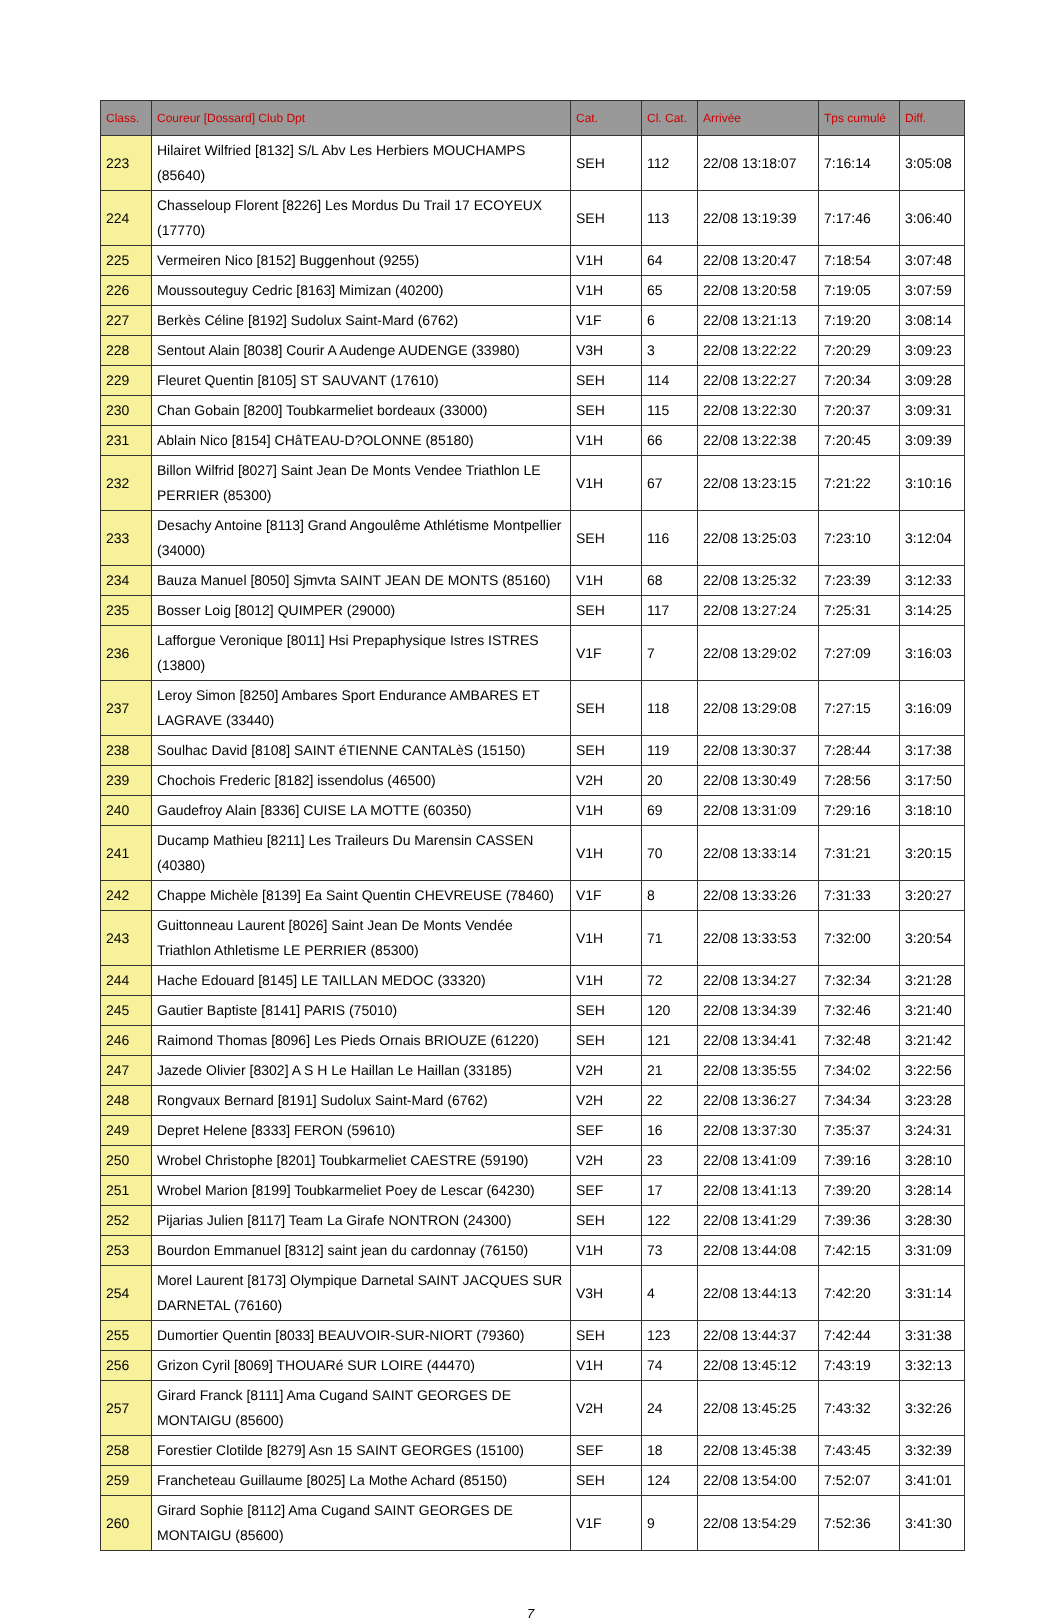| Class. | Coureur [Dossard] Club Dpt | Cat. | Cl. Cat. | Arrivée | Tps cumulé | Diff. |
| --- | --- | --- | --- | --- | --- | --- |
| 223 | Hilairet Wilfried [8132] S/L Abv Les Herbiers MOUCHAMPS (85640) | SEH | 112 | 22/08 13:18:07 | 7:16:14 | 3:05:08 |
| 224 | Chasseloup Florent [8226] Les Mordus Du Trail 17 ECOYEUX (17770) | SEH | 113 | 22/08 13:19:39 | 7:17:46 | 3:06:40 |
| 225 | Vermeiren Nico [8152] Buggenhout (9255) | V1H | 64 | 22/08 13:20:47 | 7:18:54 | 3:07:48 |
| 226 | Moussouteguy Cedric [8163] Mimizan (40200) | V1H | 65 | 22/08 13:20:58 | 7:19:05 | 3:07:59 |
| 227 | Berkès Céline [8192] Sudolux Saint-Mard (6762) | V1F | 6 | 22/08 13:21:13 | 7:19:20 | 3:08:14 |
| 228 | Sentout Alain [8038] Courir A Audenge AUDENGE (33980) | V3H | 3 | 22/08 13:22:22 | 7:20:29 | 3:09:23 |
| 229 | Fleuret Quentin [8105] ST SAUVANT (17610) | SEH | 114 | 22/08 13:22:27 | 7:20:34 | 3:09:28 |
| 230 | Chan Gobain [8200] Toubkarmeliet bordeaux (33000) | SEH | 115 | 22/08 13:22:30 | 7:20:37 | 3:09:31 |
| 231 | Ablain Nico [8154] CHâTEAU-D?OLONNE (85180) | V1H | 66 | 22/08 13:22:38 | 7:20:45 | 3:09:39 |
| 232 | Billon Wilfrid [8027] Saint Jean De Monts Vendee Triathlon LE PERRIER (85300) | V1H | 67 | 22/08 13:23:15 | 7:21:22 | 3:10:16 |
| 233 | Desachy Antoine [8113] Grand Angoulême Athlétisme Montpellier (34000) | SEH | 116 | 22/08 13:25:03 | 7:23:10 | 3:12:04 |
| 234 | Bauza Manuel [8050] Sjmvta SAINT JEAN DE MONTS (85160) | V1H | 68 | 22/08 13:25:32 | 7:23:39 | 3:12:33 |
| 235 | Bosser Loig [8012] QUIMPER (29000) | SEH | 117 | 22/08 13:27:24 | 7:25:31 | 3:14:25 |
| 236 | Lafforgue Veronique [8011] Hsi Prepaphysique Istres ISTRES (13800) | V1F | 7 | 22/08 13:29:02 | 7:27:09 | 3:16:03 |
| 237 | Leroy Simon [8250] Ambares Sport Endurance AMBARES ET LAGRAVE (33440) | SEH | 118 | 22/08 13:29:08 | 7:27:15 | 3:16:09 |
| 238 | Soulhac David [8108] SAINT éTIENNE CANTALèS (15150) | SEH | 119 | 22/08 13:30:37 | 7:28:44 | 3:17:38 |
| 239 | Chochois Frederic [8182] issendolus (46500) | V2H | 20 | 22/08 13:30:49 | 7:28:56 | 3:17:50 |
| 240 | Gaudefroy Alain [8336] CUISE LA MOTTE (60350) | V1H | 69 | 22/08 13:31:09 | 7:29:16 | 3:18:10 |
| 241 | Ducamp Mathieu [8211] Les Traileurs Du Marensin CASSEN (40380) | V1H | 70 | 22/08 13:33:14 | 7:31:21 | 3:20:15 |
| 242 | Chappe Michèle [8139] Ea Saint Quentin CHEVREUSE (78460) | V1F | 8 | 22/08 13:33:26 | 7:31:33 | 3:20:27 |
| 243 | Guittonneau Laurent [8026] Saint Jean De Monts Vendée Triathlon Athletisme LE PERRIER (85300) | V1H | 71 | 22/08 13:33:53 | 7:32:00 | 3:20:54 |
| 244 | Hache Edouard [8145] LE TAILLAN MEDOC (33320) | V1H | 72 | 22/08 13:34:27 | 7:32:34 | 3:21:28 |
| 245 | Gautier Baptiste [8141] PARIS (75010) | SEH | 120 | 22/08 13:34:39 | 7:32:46 | 3:21:40 |
| 246 | Raimond Thomas [8096] Les Pieds Ornais BRIOUZE (61220) | SEH | 121 | 22/08 13:34:41 | 7:32:48 | 3:21:42 |
| 247 | Jazede Olivier [8302] A S H Le Haillan Le Haillan (33185) | V2H | 21 | 22/08 13:35:55 | 7:34:02 | 3:22:56 |
| 248 | Rongvaux Bernard [8191] Sudolux Saint-Mard (6762) | V2H | 22 | 22/08 13:36:27 | 7:34:34 | 3:23:28 |
| 249 | Depret Helene [8333] FERON (59610) | SEF | 16 | 22/08 13:37:30 | 7:35:37 | 3:24:31 |
| 250 | Wrobel Christophe [8201] Toubkarmeliet CAESTRE (59190) | V2H | 23 | 22/08 13:41:09 | 7:39:16 | 3:28:10 |
| 251 | Wrobel Marion [8199] Toubkarmeliet Poey de Lescar (64230) | SEF | 17 | 22/08 13:41:13 | 7:39:20 | 3:28:14 |
| 252 | Pijarias Julien [8117] Team La Girafe NONTRON (24300) | SEH | 122 | 22/08 13:41:29 | 7:39:36 | 3:28:30 |
| 253 | Bourdon Emmanuel [8312] saint jean du cardonnay (76150) | V1H | 73 | 22/08 13:44:08 | 7:42:15 | 3:31:09 |
| 254 | Morel Laurent [8173] Olympique Darnetal SAINT JACQUES SUR DARNETAL (76160) | V3H | 4 | 22/08 13:44:13 | 7:42:20 | 3:31:14 |
| 255 | Dumortier Quentin [8033] BEAUVOIR-SUR-NIORT (79360) | SEH | 123 | 22/08 13:44:37 | 7:42:44 | 3:31:38 |
| 256 | Grizon Cyril [8069] THOUARé SUR LOIRE (44470) | V1H | 74 | 22/08 13:45:12 | 7:43:19 | 3:32:13 |
| 257 | Girard Franck [8111] Ama Cugand SAINT GEORGES DE MONTAIGU (85600) | V2H | 24 | 22/08 13:45:25 | 7:43:32 | 3:32:26 |
| 258 | Forestier Clotilde [8279] Asn 15 SAINT GEORGES (15100) | SEF | 18 | 22/08 13:45:38 | 7:43:45 | 3:32:39 |
| 259 | Francheteau Guillaume [8025] La Mothe Achard (85150) | SEH | 124 | 22/08 13:54:00 | 7:52:07 | 3:41:01 |
| 260 | Girard Sophie [8112] Ama Cugand SAINT GEORGES DE MONTAIGU (85600) | V1F | 9 | 22/08 13:54:29 | 7:52:36 | 3:41:30 |
7